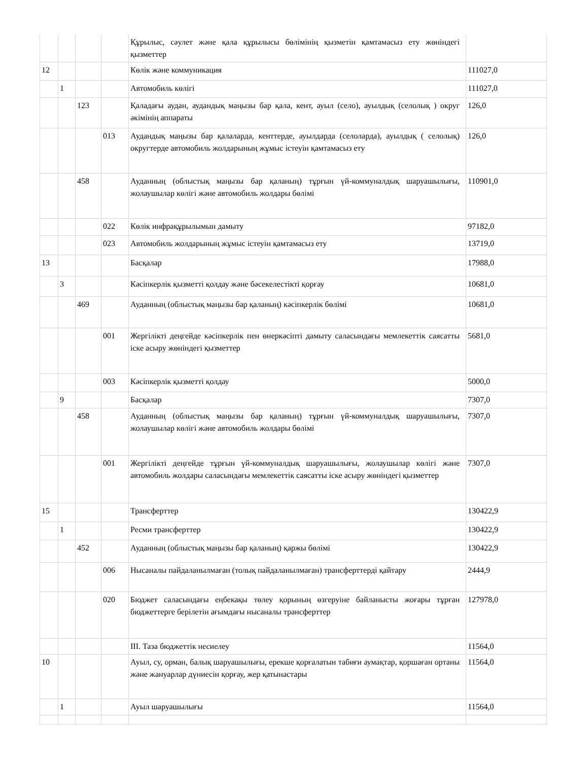| | | | | Құрылыс, сәулет және қала құрылысы бөлімінің қызметін қамтамасыз ету жөніндегі қызметтер | |
| 12 | | | | Көлік және коммуникация | 111027,0 |
| | 1 | | | Автомобиль көлігі | 111027,0 |
| | | 123 | | Қаладағы аудан, аудандық маңызы бар қала, кент, ауыл (село), ауылдық (селолық ) округ әкімінің аппараты | 126,0 |
| | | | 013 | Аудандық маңызы бар қалаларда, кенттерде, ауылдарда (селоларда), ауылдық ( селолық) округтерде автомобиль жолдарының жұмыс істеуін қамтамасыз ету | 126,0 |
| | | 458 | | Ауданның (облыстық маңызы бар қаланың) тұрғын үй-коммуналдық шаруашылығы, жолаушылар көлігі және автомобиль жолдары бөлімі | 110901,0 |
| | | | 022 | Көлік инфрақұрылымын дамыту | 97182,0 |
| | | | 023 | Автомобиль жолдарының жұмыс істеуін қамтамасыз ету | 13719,0 |
| 13 | | | | Басқалар | 17988,0 |
| | 3 | | | Кәсіпкерлік қызметті қолдау және бәсекелестікті қорғау | 10681,0 |
| | | 469 | | Ауданның (облыстық маңызы бар қаланың) кәсіпкерлік бөлімі | 10681,0 |
| | | | 001 | Жергілікті деңгейде кәсіпкерлік пен өнеркәсіпті дамыту саласындағы мемлекеттік саясатты іске асыру жөніндегі қызметтер | 5681,0 |
| | | | 003 | Кәсіпкерлік қызметті қолдау | 5000,0 |
| | 9 | | | Басқалар | 7307,0 |
| | | 458 | | Ауданның (облыстық маңызы бар қаланың) тұрғын үй-коммуналдық шаруашылығы, жолаушылар көлігі және автомобиль жолдары бөлімі | 7307,0 |
| | | | 001 | Жергілікті деңгейде тұрғын үй-коммуналдық шаруашылығы, жолаушылар көлігі және автомобиль жолдары саласындағы мемлекеттік саясатты іске асыру жөніндегі қызметтер | 7307,0 |
| 15 | | | | Трансферттер | 130422,9 |
| | 1 | | | Ресми трансферттер | 130422,9 |
| | | 452 | | Ауданның (облыстық маңызы бар қаланың) қаржы бөлімі | 130422,9 |
| | | | 006 | Нысаналы пайдаланылмаған (толық пайдаланылмаған) трансферттерді қайтару | 2444,9 |
| | | | 020 | Бюджет саласындағы еңбекақы төлеу қорының өзгеруіне байланысты жоғары тұрған бюджеттерге берілетін ағымдағы нысаналы трансферттер | 127978,0 |
| | | | | III. Таза бюджеттік несиелеу | 11564,0 |
| 10 | | | | Ауыл, су, орман, балық шаруашылығы, ерекше қорғалатын табиғи аумақтар, қоршаған ортаны және жануарлар дүниесін қорғау, жер қатынастары | 11564,0 |
| | 1 | | | Ауыл шаруашылығы | 11564,0 |